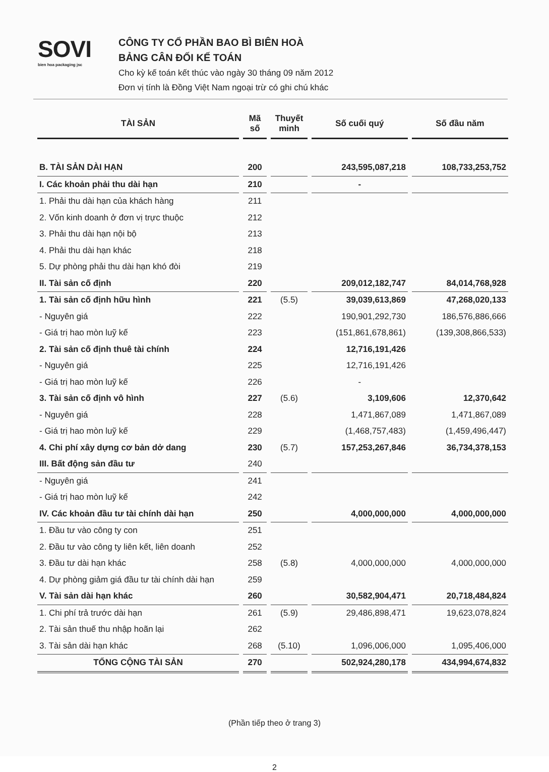SOVI
bien hoa packaging jsc
CÔNG TY CỔ PHẦN BAO BÌ BIÊN HOÀ
BẢNG CÂN ĐỐI KẾ TOÁN
Cho kỳ kế toán kết thúc vào ngày 30 tháng 09 năm 2012
Đơn vị tính là Đồng Việt Nam ngoại trừ có ghi chú khác
| TÀI SẢN | Mã số | Thuyết minh | Số cuối quý | Số đầu năm |
| --- | --- | --- | --- | --- |
| B. TÀI SẢN DÀI HẠN | 200 | | 243,595,087,218 | 108,733,253,752 |
| I. Các khoản phải thu dài hạn | 210 | | - | |
| 1. Phải thu dài hạn của khách hàng | 211 | | | |
| 2. Vốn kinh doanh ở đơn vị trực thuộc | 212 | | | |
| 3. Phải thu dài hạn nội bộ | 213 | | | |
| 4. Phải thu dài hạn khác | 218 | | | |
| 5. Dự phòng phải thu dài hạn khó đòi | 219 | | | |
| II. Tài sản cố định | 220 | | 209,012,182,747 | 84,014,768,928 |
| 1. Tài sản cố định hữu hình | 221 | (5.5) | 39,039,613,869 | 47,268,020,133 |
| - Nguyên giá | 222 | | 190,901,292,730 | 186,576,886,666 |
| - Giá trị hao mòn luỹ kế | 223 | | (151,861,678,861) | (139,308,866,533) |
| 2. Tài sản cố định thuê tài chính | 224 | | 12,716,191,426 | |
| - Nguyên giá | 225 | | 12,716,191,426 | |
| - Giá trị hao mòn luỹ kế | 226 | | - | |
| 3. Tài sản cố định vô hình | 227 | (5.6) | 3,109,606 | 12,370,642 |
| - Nguyên giá | 228 | | 1,471,867,089 | 1,471,867,089 |
| - Giá trị hao mòn luỹ kế | 229 | | (1,468,757,483) | (1,459,496,447) |
| 4. Chi phí xây dựng cơ bản dở dang | 230 | (5.7) | 157,253,267,846 | 36,734,378,153 |
| III. Bất động sản đầu tư | 240 | | | |
| - Nguyên giá | 241 | | | |
| - Giá trị hao mòn luỹ kế | 242 | | | |
| IV. Các khoản đầu tư tài chính dài hạn | 250 | | 4,000,000,000 | 4,000,000,000 |
| 1. Đầu tư vào công ty con | 251 | | | |
| 2. Đầu tư vào công ty liên kết, liên doanh | 252 | | | |
| 3. Đầu tư dài hạn khác | 258 | (5.8) | 4,000,000,000 | 4,000,000,000 |
| 4. Dự phòng giảm giá đầu tư tài chính dài hạn | 259 | | | |
| V. Tài sản dài hạn khác | 260 | | 30,582,904,471 | 20,718,484,824 |
| 1. Chi phí trả trước dài hạn | 261 | (5.9) | 29,486,898,471 | 19,623,078,824 |
| 2. Tài sản thuế thu nhập hoãn lại | 262 | | | |
| 3. Tài sản dài hạn khác | 268 | (5.10) | 1,096,006,000 | 1,095,406,000 |
| TỔNG CỘNG TÀI SẢN | 270 | | 502,924,280,178 | 434,994,674,832 |
(Phần tiếp theo ở trang 3)
2